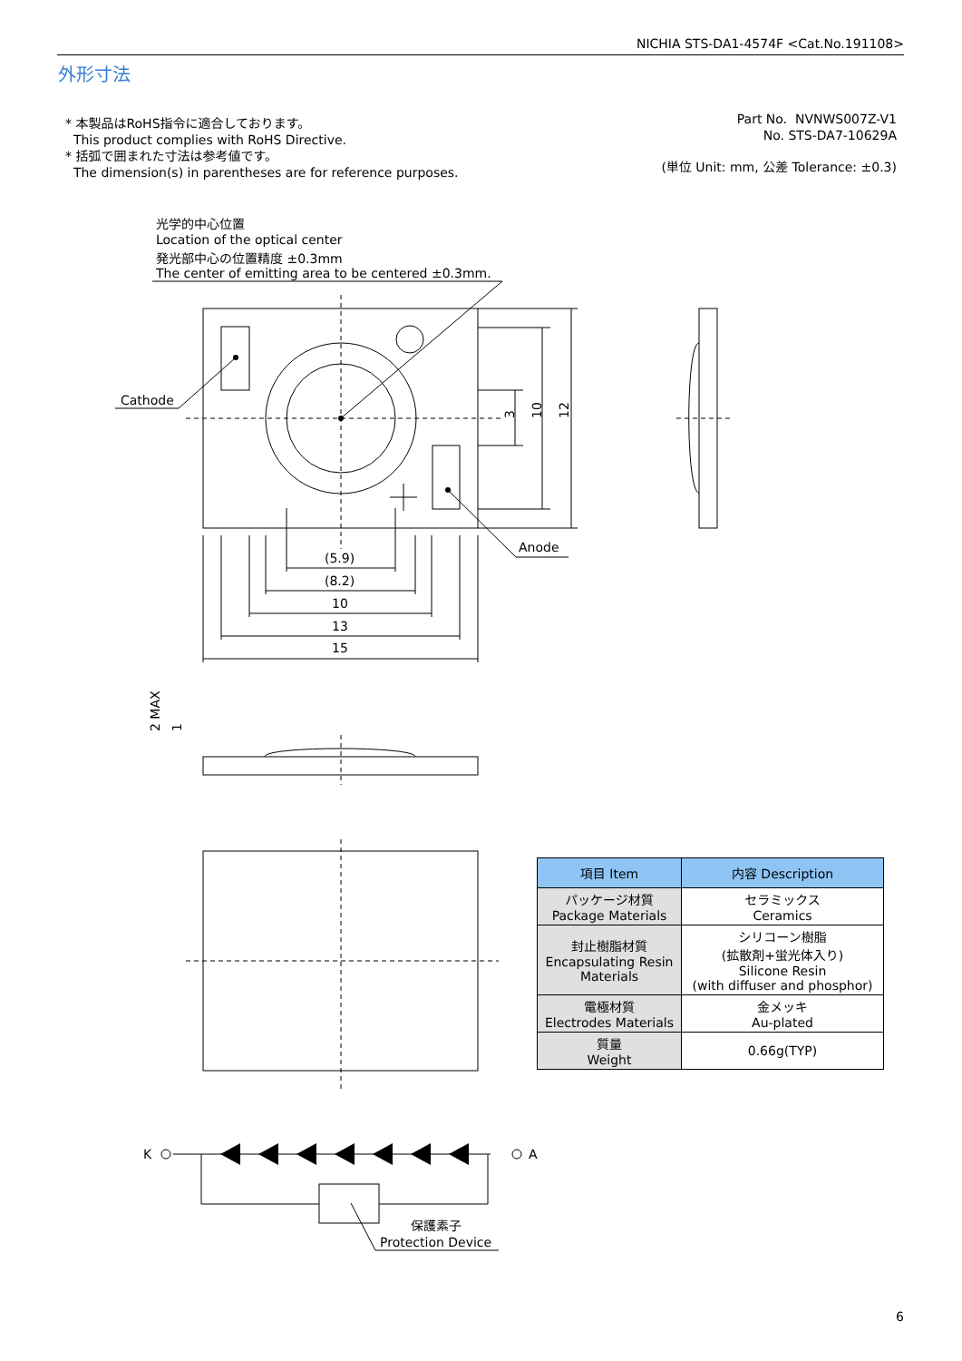NICHIA STS-DA1-4574F <Cat.No.191108>
外形寸法
* 本製品はRoHS指令に適合しております。
This product complies with RoHS Directive.
* 括弧で囲まれた寸法は参考値です。
The dimension(s) in parentheses are for reference purposes.
Part No. NVNWS007Z-V1
No. STS-DA7-10629A
(単位 Unit: mm, 公差 Tolerance: ±0.3)
光学的中心位置
Location of the optical center
発光部中心の位置精度 ±0.3mm
The center of emitting area to be centered ±0.3mm.
Cathode
Anode
(5.9)
(8.2)
10
13
15
3
10
12
2 MAX
1
K
A
保護素子
Protection Device
| 項目 Item | 内容 Description |
| --- | --- |
| パッケージ材質 Package Materials | セラミックス Ceramics |
| 封止樹脂材質 Encapsulating Resin Materials | シリコーン樹脂 (拡散剤+蛍光体入り) Silicone Resin (with diffuser and phosphor) |
| 電極材質 Electrodes Materials | 金メッキ Au-plated |
| 質量 Weight | 0.66g(TYP) |
6